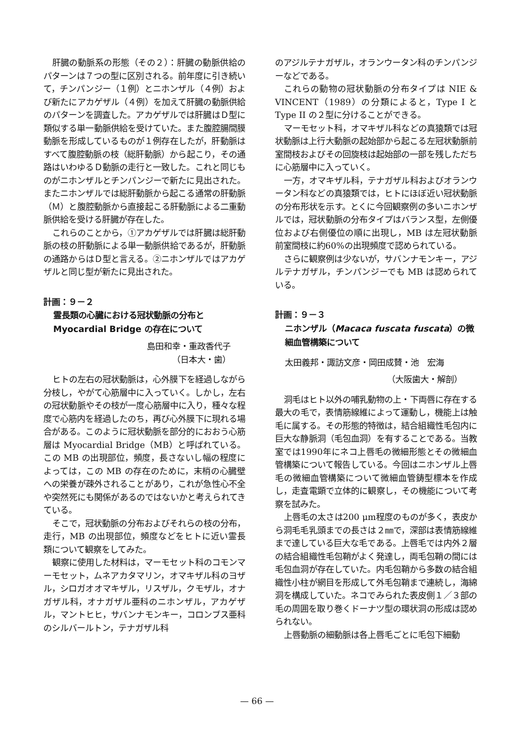肝臓の動脈系の形態（その２）：肝臓の動脈供給のパターンは７つの型に区別される。前年度に引き続いて，チンパンジー（１例）とニホンザル（４例）および新たにアカゲザル（４例）を加えて肝臓の動脈供給のパターンを調査した。アカゲザルでは肝臓はＤ型に類似する単一動脈供給を受けていた。また腹腔腸間膜動脈を形成しているものが１例存在したが，肝動脈はすべて腹腔動脈の枝（総肝動脈）から起こり，その通路はいわゆるＤ動脈の走行と一致した。これと同じものがニホンザルとチンパンジーで新たに見出された。またニホンザルでは総肝動脈から起こる通常の肝動脈（Ｍ）と腹腔動脈から直接起こる肝動脈による二重動脈供給を受ける肝臓が存在した。
これらのことから，①アカゲザルでは肝臓は総肝動脈の枝の肝動脈による単一動脈供給であるが，肝動脈の通路からはＤ型と言える。②ニホンザルではアカゲザルと同じ型が新たに見出された。
計画：９－２
霊長類の心臓における冠状動脈の分布と Myocardial Bridge の存在について
島田和幸・重政香代子
（日本大・歯）
ヒトの左右の冠状動脈は，心外膜下を経過しながら分枝し，やがて心筋層中に入っていく。しかし，左右の冠状動脈やその枝が一度心筋層中に入り，種々な程度で心筋内を経過したのち，再び心外膜下に現れる場合がある。このように冠状動脈を部分的におおう心筋層は Myocardial Bridge（MB）と呼ばれている。この MB の出現部位，頻度，長さないし幅の程度によっては，この MB の存在のために，末梢の心臓壁への栄養が疎外されることがあり，これが急性心不全や突然死にも関係があるのではないかと考えられてきている。
そこで，冠状動脈の分布およびそれらの枝の分布，走行，MB の出現部位，頻度などをヒトに近い霊長類について観察をしてみた。
観察に使用した材料は，マーモセット科のコモンマーモセット，ムネアカタマリン，オマキザル科のヨザル，シロガオオマキザル，リスザル，クモザル，オナガザル科，オナガザル亜科のニホンザル，アカゲザル，マントヒヒ，サバンナモンキー，コロンブス亜科のシルバールトン，テナガザル科
のアジルテナガザル，オランウータン科のチンパンジーなどである。
これらの動物の冠状動脈の分布タイプは NIE & VINCENT（1989）の分類によると，Type I と Type II の２型に分けることができる。
マーモセット科，オマキザル科などの真猿類では冠状動脈は上行大動脈の起始部から起こる左冠状動脈前室間枝およびその回旋枝は起始部の一部を残しただちに心筋層中に入っていく。
一方，オマキザル科，テナガザル科およびオランウータン科などの真猿類では，ヒトにほぼ近い冠状動脈の分布形状を示す。とくに今回観察例の多いニホンザルでは，冠状動脈の分布タイプはバランス型，左側優位および右側優位の順に出現し，MB は左冠状動脈前室間枝に約60%の出現頻度で認められている。
さらに観察例は少ないが，サバンナモンキー，アジルテナガザル，チンパンジーでも MB は認められている。
計画：９－３
ニホンザル（Macaca fuscata fuscata）の微細血管構築について
太田義邦・諏訪文彦・岡田成賛・池　宏海
（大阪歯大・解剖）
洞毛はヒト以外の哺乳動物の上・下両唇に存在する最大の毛で，表情筋線維によって運動し，機能上は触毛に属する。その形態的特徴は，結合組織性毛包内に巨大な静脈洞（毛包血洞）を有することである。当教室では1990年にネコ上唇毛の微細形態とその微細血管構築について報告している。今回はニホンザル上唇毛の微細血管構築について微細血管鋳型標本を作成し，走査電顕で立体的に観察し，その機能について考察を試みた。
上唇毛の太さは200 μm程度のものが多く，表皮から洞毛毛乳頭までの長さは２㎜で，深部は表情筋線維まで達している巨大な毛である。上唇毛では内外２層の結合組織性毛包鞘がよく発達し，両毛包鞘の間には毛包血洞が存在していた。内毛包鞘から多数の結合組織性小柱が網目を形成して外毛包鞘まで連続し，海綿洞を構成していた。ネコでみられた表皮側１／３部の毛の周囲を取り巻くドーナツ型の環状洞の形成は認められない。
上唇動脈の細動脈は各上唇毛ごとに毛包下細動
— 66 —